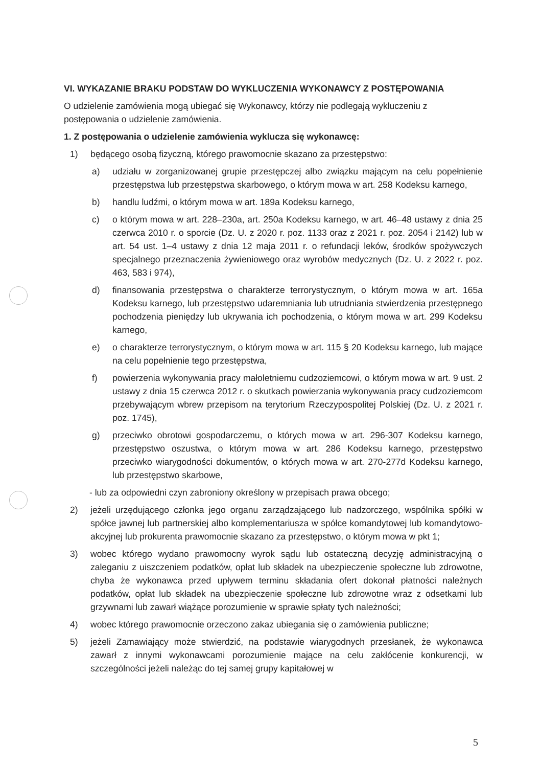VI. WYKAZANIE BRAKU PODSTAW DO WYKLUCZENIA WYKONAWCY Z POSTĘPOWANIA
O udzielenie zamówienia mogą ubiegać się Wykonawcy, którzy nie podlegają wykluczeniu z postępowania o udzielenie zamówienia.
1. Z postępowania o udzielenie zamówienia wyklucza się wykonawcę:
1) będącego osobą fizyczną, którego prawomocnie skazano za przestępstwo:
a) udziału w zorganizowanej grupie przestępczej albo związku mającym na celu popełnienie przestępstwa lub przestępstwa skarbowego, o którym mowa w art. 258 Kodeksu karnego,
b) handlu ludźmi, o którym mowa w art. 189a Kodeksu karnego,
c) o którym mowa w art. 228–230a, art. 250a Kodeksu karnego, w art. 46–48 ustawy z dnia 25 czerwca 2010 r. o sporcie (Dz. U. z 2020 r. poz. 1133 oraz z 2021 r. poz. 2054 i 2142) lub w art. 54 ust. 1–4 ustawy z dnia 12 maja 2011 r. o refundacji leków, środków spożywczych specjalnego przeznaczenia żywieniowego oraz wyrobów medycznych (Dz. U. z 2022 r. poz. 463, 583 i 974),
d) finansowania przestępstwa o charakterze terrorystycznym, o którym mowa w art. 165a Kodeksu karnego, lub przestępstwo udaremniania lub utrudniania stwierdzenia przestępnego pochodzenia pieniędzy lub ukrywania ich pochodzenia, o którym mowa w art. 299 Kodeksu karnego,
e) o charakterze terrorystycznym, o którym mowa w art. 115 § 20 Kodeksu karnego, lub mające na celu popełnienie tego przestępstwa,
f) powierzenia wykonywania pracy małoletniemu cudzoziemcowi, o którym mowa w art. 9 ust. 2 ustawy z dnia 15 czerwca 2012 r. o skutkach powierzania wykonywania pracy cudzoziemcom przebywającym wbrew przepisom na terytorium Rzeczypospolitej Polskiej (Dz. U. z 2021 r. poz. 1745),
g) przeciwko obrotowi gospodarczemu, o których mowa w art. 296-307 Kodeksu karnego, przestępstwo oszustwa, o którym mowa w art. 286 Kodeksu karnego, przestępstwo przeciwko wiarygodności dokumentów, o których mowa w art. 270-277d Kodeksu karnego, lub przestępstwo skarbowe,
- lub za odpowiedni czyn zabroniony określony w przepisach prawa obcego;
2) jeżeli urzędującego członka jego organu zarządzającego lub nadzorczego, wspólnika spółki w spółce jawnej lub partnerskiej albo komplementariusza w spółce komandytowej lub komandytowo-akcyjnej lub prokurenta prawomocnie skazano za przestępstwo, o którym mowa w pkt 1;
3) wobec którego wydano prawomocny wyrok sądu lub ostateczną decyzję administracyjną o zaleganiu z uiszczeniem podatków, opłat lub składek na ubezpieczenie społeczne lub zdrowotne, chyba że wykonawca przed upływem terminu składania ofert dokonał płatności należnych podatków, opłat lub składek na ubezpieczenie społeczne lub zdrowotne wraz z odsetkami lub grzywnami lub zawarł wiążące porozumienie w sprawie spłaty tych należności;
4) wobec którego prawomocnie orzeczono zakaz ubiegania się o zamówienia publiczne;
5) jeżeli Zamawiający może stwierdzić, na podstawie wiarygodnych przesłanek, że wykonawca zawarł z innymi wykonawcami porozumienie mające na celu zakłócenie konkurencji, w szczególności jeżeli należąc do tej samej grupy kapitałowej w
5